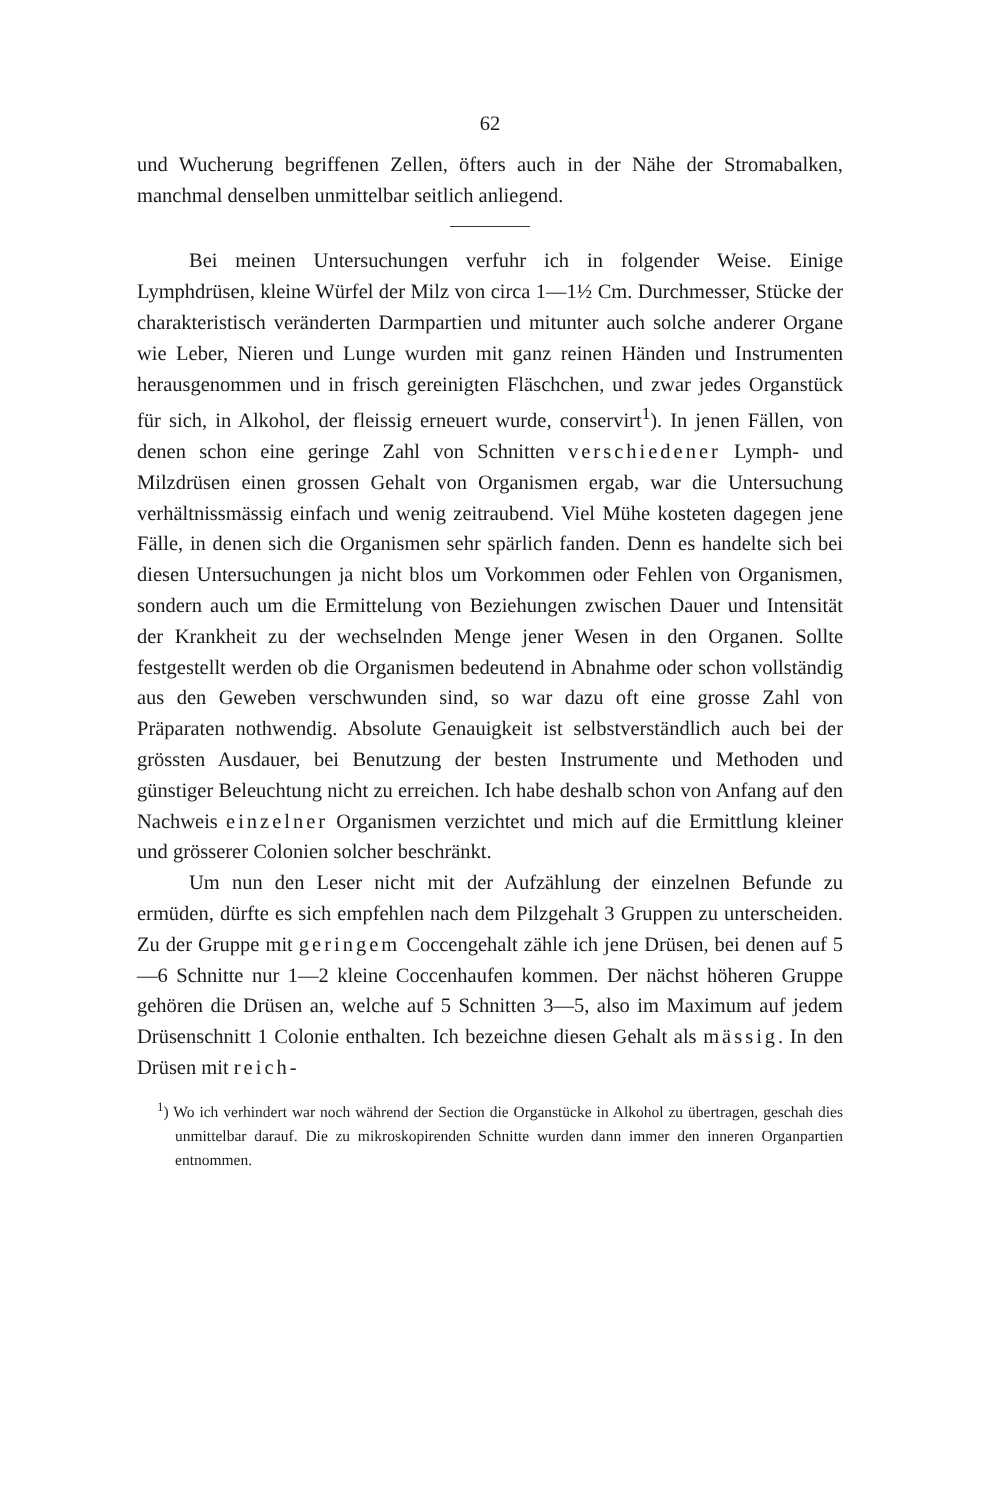62
und Wucherung begriffenen Zellen, öfters auch in der Nähe der Stromabalken, manchmal denselben unmittelbar seitlich anliegend.
Bei meinen Untersuchungen verfuhr ich in folgender Weise. Einige Lymphdrüsen, kleine Würfel der Milz von circa 1—1½ Cm. Durchmesser, Stücke der charakteristisch veränderten Darmpartien und mitunter auch solche anderer Organe wie Leber, Nieren und Lunge wurden mit ganz reinen Händen und Instrumenten herausgenommen und in frisch gereinigten Fläschchen, und zwar jedes Organstück für sich, in Alkohol, der fleissig erneuert wurde, conservirt<sup>1</sup>). In jenen Fällen, von denen schon eine geringe Zahl von Schnitten verschiedener Lymph- und Milzdrüsen einen grossen Gehalt von Organismen ergab, war die Untersuchung verhältnissmässig einfach und wenig zeitraubend. Viel Mühe kosteten dagegen jene Fälle, in denen sich die Organismen sehr spärlich fanden. Denn es handelte sich bei diesen Untersuchungen ja nicht blos um Vorkommen oder Fehlen von Organismen, sondern auch um die Ermittelung von Beziehungen zwischen Dauer und Intensität der Krankheit zu der wechselnden Menge jener Wesen in den Organen. Sollte festgestellt werden ob die Organismen bedeutend in Abnahme oder schon vollständig aus den Geweben verschwunden sind, so war dazu oft eine grosse Zahl von Präparaten nothwendig. Absolute Genauigkeit ist selbstverständlich auch bei der grössten Ausdauer, bei Benutzung der besten Instrumente und Methoden und günstiger Beleuchtung nicht zu erreichen. Ich habe deshalb schon von Anfang auf den Nachweis einzelner Organismen verzichtet und mich auf die Ermittlung kleiner und grösserer Colonien solcher beschränkt.
Um nun den Leser nicht mit der Aufzählung der einzelnen Befunde zu ermüden, dürfte es sich empfehlen nach dem Pilzgehalt 3 Gruppen zu unterscheiden. Zu der Gruppe mit geringem Coccengehalt zähle ich jene Drüsen, bei denen auf 5—6 Schnitte nur 1—2 kleine Coccenhaufen kommen. Der nächst höheren Gruppe gehören die Drüsen an, welche auf 5 Schnitten 3—5, also im Maximum auf jedem Drüsenschnitt 1 Colonie enthalten. Ich bezeichne diesen Gehalt als mässig. In den Drüsen mit reich-
<sup>1</sup>) Wo ich verhindert war noch während der Section die Organstücke in Alkohol zu übertragen, geschah dies unmittelbar darauf. Die zu mikroskopirenden Schnitte wurden dann immer den inneren Organpartien entnommen.